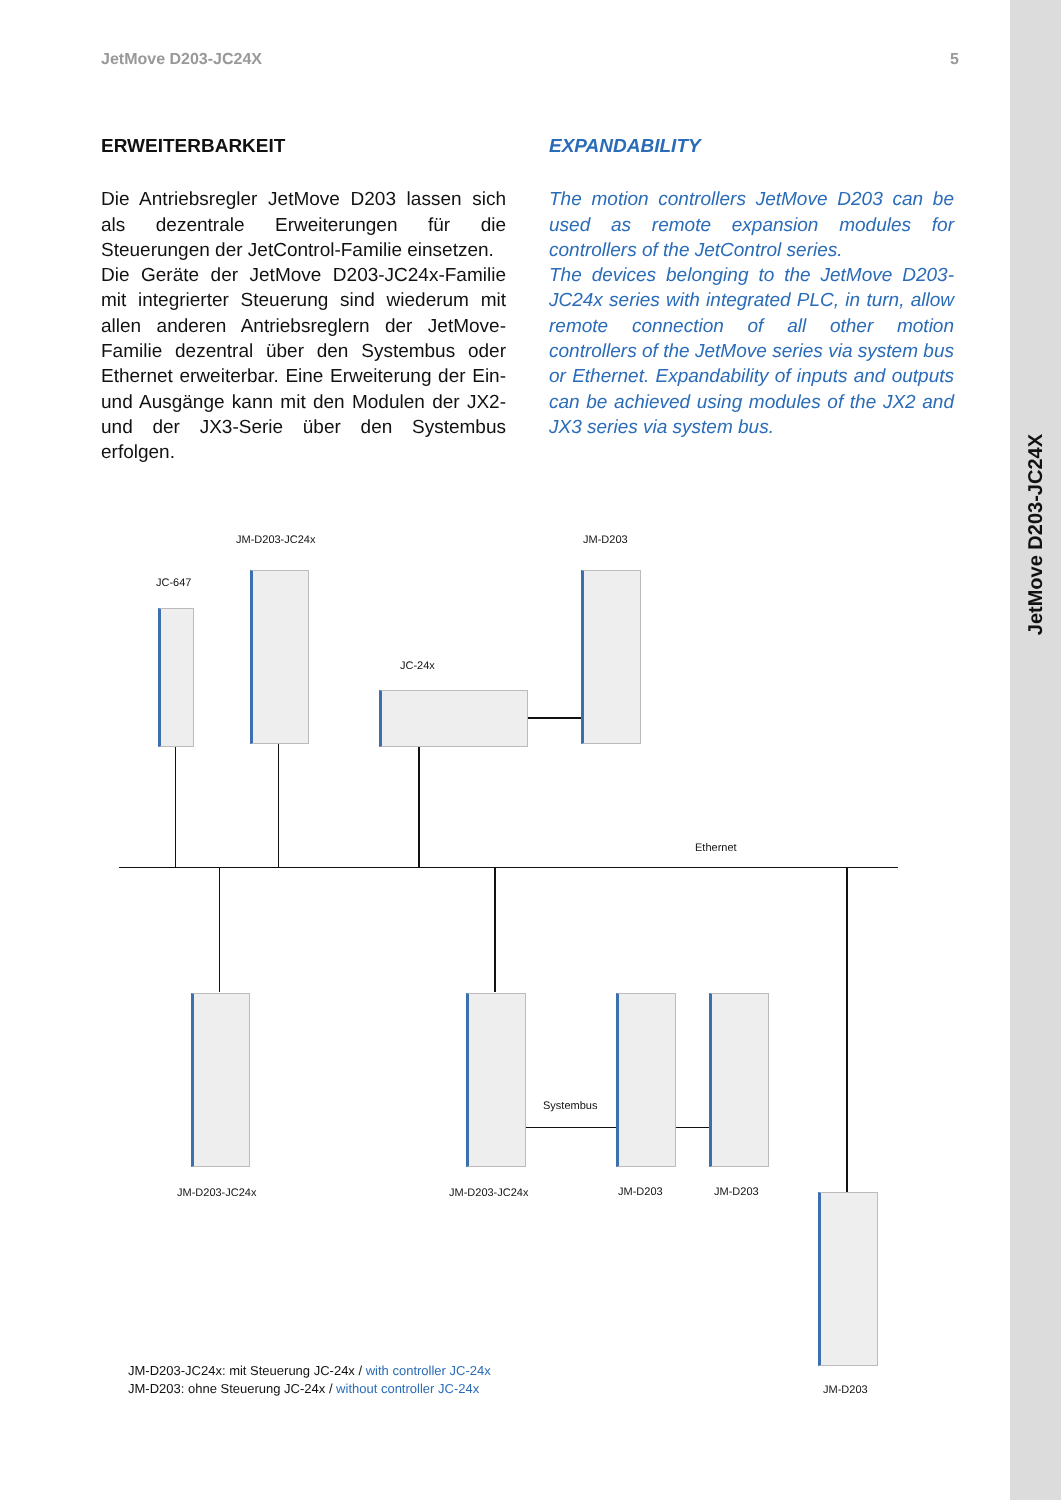JetMove D203-JC24X 5
JetMove D203-JC24X
ERWEITERBARKEIT
Die Antriebsregler JetMove D203 lassen sich als dezentrale Erweiterungen für die Steuerungen der JetControl-Familie einsetzen.
Die Geräte der JetMove D203-JC24x-Familie mit integrierter Steuerung sind wiederum mit allen anderen Antriebsreglern der JetMove-Familie dezentral über den Systembus oder Ethernet erweiterbar. Eine Erweiterung der Ein- und Ausgänge kann mit den Modulen der JX2- und der JX3-Serie über den Systembus erfolgen.
EXPANDABILITY
The motion controllers JetMove D203 can be used as remote expansion modules for controllers of the JetControl series.
The devices belonging to the JetMove D203-JC24x series with integrated PLC, in turn, allow remote connection of all other motion controllers of the JetMove series via system bus or Ethernet. Expandability of inputs and outputs can be achieved using modules of the JX2 and JX3 series via system bus.
JM-D203-JC24x JM-D203
JC-647
JC-24x
Ethernet
Systembus
JM-D203-JC24x JM-D203-JC24x JM-D203 JM-D203
JM-D203
JM-D203-JC24x: mit Steuerung JC-24x / with controller JC-24x
JM-D203: ohne Steuerung JC-24x / without controller JC-24x